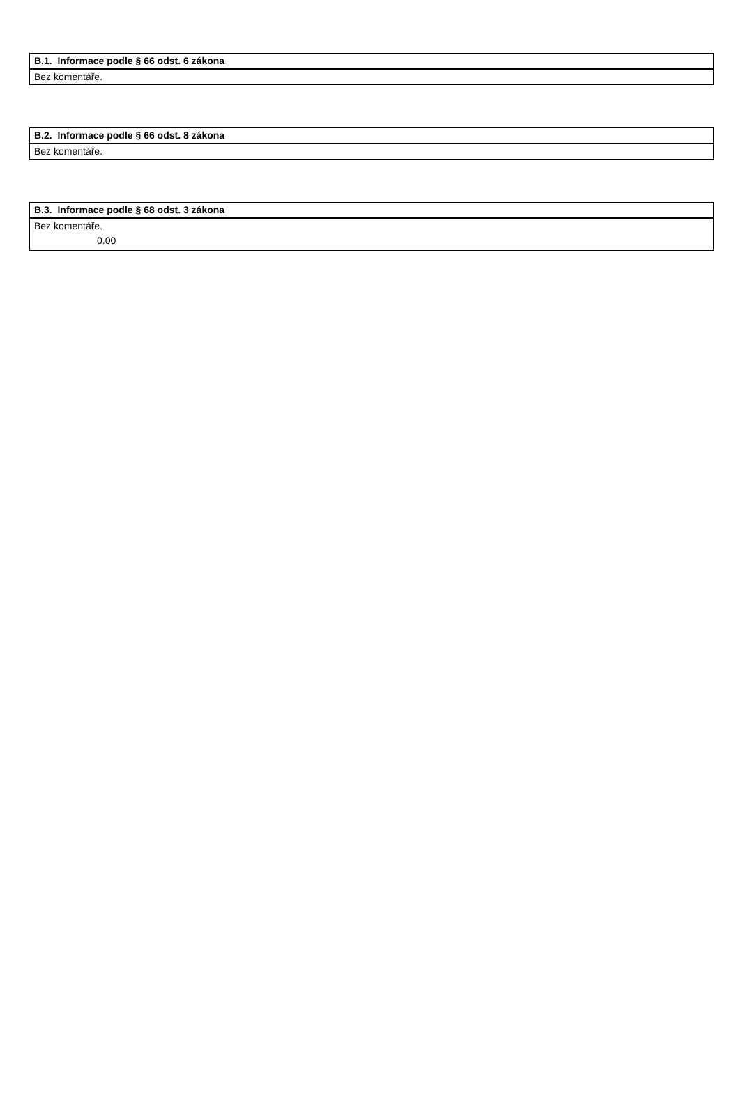| B.1. Informace podle § 66 odst. 6 zákona |
| --- |
| Bez komentáře. |
| B.2. Informace podle § 66 odst. 8 zákona |
| --- |
| Bez komentáře. |
| B.3. Informace podle § 68 odst. 3 zákona |
| --- |
| Bez komentáře. |
| 0.00 |